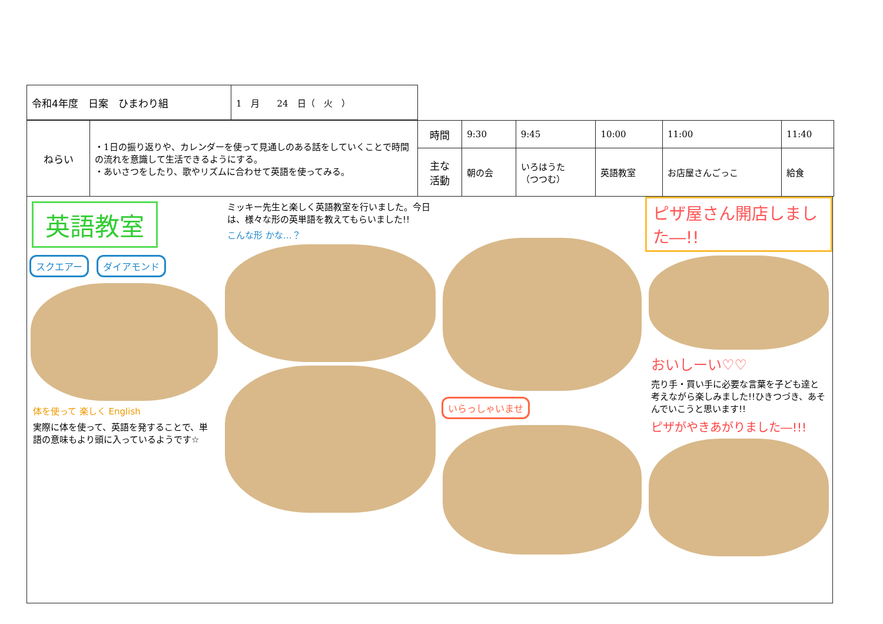| 令和4年度 日案 ひまわり組 | 1 月 24 日（ 火 ） |
| ねらい | ・1日の振り返りや、カレンダーを使って見通しのある話をしていくことで時間の流れを意識して生活できるようにする。 ・あいさつをしたり、歌やリズムに合わせて英語を使ってみる。 | 時間 | 9:30 | 9:45 | 10:00 | 11:00 | 11:40 |
| | | 主な 活動 | 朝の会 | いろはうた （つつむ） | 英語教室 | お店屋さんごっこ | 給食 |
英語教室
スクエアー ダイアモンド
体を使って 楽しく English
実際に体を使って、英語を発することで、単語の意味もより頭に入っているようです☆
ミッキー先生と楽しく英語教室を行いました。今日は、様々な形の英単語を教えてもらいました!!
こんな形 かな…？
いらっしゃいませ
ピザ屋さん開店しました―!!
おいしーい♡♡
売り手・買い手に必要な言葉を子ども達と考えながら楽しみました!!ひきつづき、あそんでいこうと思います!!
ピザがやきあがりました―!!!